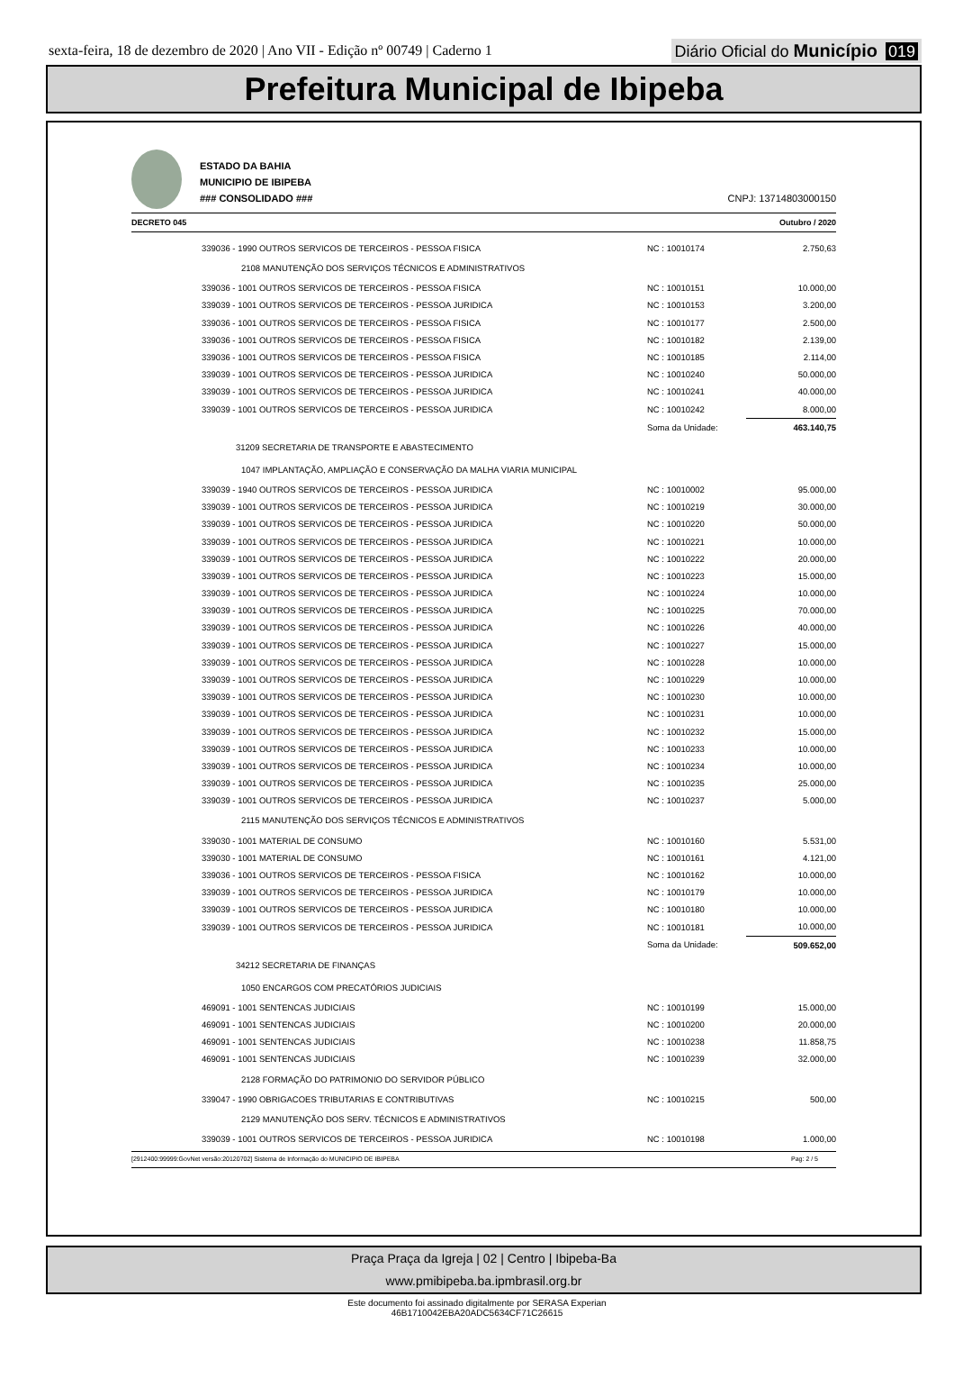sexta-feira, 18 de dezembro de 2020 | Ano VII - Edição nº 00749 | Caderno 1 Diário Oficial do Município 019
Prefeitura Municipal de Ibipeba
ESTADO DA BAHIA
MUNICIPIO DE IBIPEBA
### CONSOLIDADO ###
CNPJ: 13714803000150
DECRETO 045 Outubro / 2020
| 339036 - 1990 OUTROS SERVICOS DE TERCEIROS - PESSOA FISICA | NC : 10010174 | 2.750,63 |
| 2108 MANUTENÇÃO DOS SERVIÇOS TÉCNICOS E ADMINISTRATIVOS | | |
| 339036 - 1001 OUTROS SERVICOS DE TERCEIROS - PESSOA FISICA | NC : 10010151 | 10.000,00 |
| 339039 - 1001 OUTROS SERVICOS DE TERCEIROS - PESSOA JURIDICA | NC : 10010153 | 3.200,00 |
| 339036 - 1001 OUTROS SERVICOS DE TERCEIROS - PESSOA FISICA | NC : 10010177 | 2.500,00 |
| 339036 - 1001 OUTROS SERVICOS DE TERCEIROS - PESSOA FISICA | NC : 10010182 | 2.139,00 |
| 339036 - 1001 OUTROS SERVICOS DE TERCEIROS - PESSOA FISICA | NC : 10010185 | 2.114,00 |
| 339039 - 1001 OUTROS SERVICOS DE TERCEIROS - PESSOA JURIDICA | NC : 10010240 | 50.000,00 |
| 339039 - 1001 OUTROS SERVICOS DE TERCEIROS - PESSOA JURIDICA | NC : 10010241 | 40.000,00 |
| 339039 - 1001 OUTROS SERVICOS DE TERCEIROS - PESSOA JURIDICA | NC : 10010242 | 8.000,00 |
| | Soma da Unidade: | 463.140,75 |
| 31209 SECRETARIA DE TRANSPORTE E ABASTECIMENTO | | |
| 1047 IMPLANTAÇÃO, AMPLIAÇÃO E CONSERVAÇÃO DA MALHA VIARIA MUNICIPAL | | |
| 339039 - 1940 OUTROS SERVICOS DE TERCEIROS - PESSOA JURIDICA | NC : 10010002 | 95.000,00 |
| 339039 - 1001 OUTROS SERVICOS DE TERCEIROS - PESSOA JURIDICA | NC : 10010219 | 30.000,00 |
| 339039 - 1001 OUTROS SERVICOS DE TERCEIROS - PESSOA JURIDICA | NC : 10010220 | 50.000,00 |
| 339039 - 1001 OUTROS SERVICOS DE TERCEIROS - PESSOA JURIDICA | NC : 10010221 | 10.000,00 |
| 339039 - 1001 OUTROS SERVICOS DE TERCEIROS - PESSOA JURIDICA | NC : 10010222 | 20.000,00 |
| 339039 - 1001 OUTROS SERVICOS DE TERCEIROS - PESSOA JURIDICA | NC : 10010223 | 15.000,00 |
| 339039 - 1001 OUTROS SERVICOS DE TERCEIROS - PESSOA JURIDICA | NC : 10010224 | 10.000,00 |
| 339039 - 1001 OUTROS SERVICOS DE TERCEIROS - PESSOA JURIDICA | NC : 10010225 | 70.000,00 |
| 339039 - 1001 OUTROS SERVICOS DE TERCEIROS - PESSOA JURIDICA | NC : 10010226 | 40.000,00 |
| 339039 - 1001 OUTROS SERVICOS DE TERCEIROS - PESSOA JURIDICA | NC : 10010227 | 15.000,00 |
| 339039 - 1001 OUTROS SERVICOS DE TERCEIROS - PESSOA JURIDICA | NC : 10010228 | 10.000,00 |
| 339039 - 1001 OUTROS SERVICOS DE TERCEIROS - PESSOA JURIDICA | NC : 10010229 | 10.000,00 |
| 339039 - 1001 OUTROS SERVICOS DE TERCEIROS - PESSOA JURIDICA | NC : 10010230 | 10.000,00 |
| 339039 - 1001 OUTROS SERVICOS DE TERCEIROS - PESSOA JURIDICA | NC : 10010231 | 10.000,00 |
| 339039 - 1001 OUTROS SERVICOS DE TERCEIROS - PESSOA JURIDICA | NC : 10010232 | 15.000,00 |
| 339039 - 1001 OUTROS SERVICOS DE TERCEIROS - PESSOA JURIDICA | NC : 10010233 | 10.000,00 |
| 339039 - 1001 OUTROS SERVICOS DE TERCEIROS - PESSOA JURIDICA | NC : 10010234 | 10.000,00 |
| 339039 - 1001 OUTROS SERVICOS DE TERCEIROS - PESSOA JURIDICA | NC : 10010235 | 25.000,00 |
| 339039 - 1001 OUTROS SERVICOS DE TERCEIROS - PESSOA JURIDICA | NC : 10010237 | 5.000,00 |
| 2115 MANUTENÇÃO DOS SERVIÇOS TÉCNICOS E ADMINISTRATIVOS | | |
| 339030 - 1001 MATERIAL DE CONSUMO | NC : 10010160 | 5.531,00 |
| 339030 - 1001 MATERIAL DE CONSUMO | NC : 10010161 | 4.121,00 |
| 339036 - 1001 OUTROS SERVICOS DE TERCEIROS - PESSOA FISICA | NC : 10010162 | 10.000,00 |
| 339039 - 1001 OUTROS SERVICOS DE TERCEIROS - PESSOA JURIDICA | NC : 10010179 | 10.000,00 |
| 339039 - 1001 OUTROS SERVICOS DE TERCEIROS - PESSOA JURIDICA | NC : 10010180 | 10.000,00 |
| 339039 - 1001 OUTROS SERVICOS DE TERCEIROS - PESSOA JURIDICA | NC : 10010181 | 10.000,00 |
| | Soma da Unidade: | 509.652,00 |
| 34212 SECRETARIA DE FINANÇAS | | |
| 1050 ENCARGOS COM PRECATÓRIOS JUDICIAIS | | |
| 469091 - 1001 SENTENCAS JUDICIAIS | NC : 10010199 | 15.000,00 |
| 469091 - 1001 SENTENCAS JUDICIAIS | NC : 10010200 | 20.000,00 |
| 469091 - 1001 SENTENCAS JUDICIAIS | NC : 10010238 | 11.858,75 |
| 469091 - 1001 SENTENCAS JUDICIAIS | NC : 10010239 | 32.000,00 |
| 2128 FORMAÇÃO DO PATRIMONIO DO SERVIDOR PÚBLICO | | |
| 339047 - 1990 OBRIGACOES TRIBUTARIAS E CONTRIBUTIVAS | NC : 10010215 | 500,00 |
| 2129 MANUTENÇÃO DOS SERV. TÉCNICOS E ADMINISTRATIVOS | | |
| 339039 - 1001 OUTROS SERVICOS DE TERCEIROS - PESSOA JURIDICA | NC : 10010198 | 1.000,00 |
[2912400:99999:GovNet versão:20120702] Sistema de Informação do MUNICIPIO DE IBIPEBA Pag: 2 / 5
Praça Praça da Igreja | 02 | Centro | Ibipeba-Ba
www.pmibipeba.ba.ipmbrasil.org.br
Este documento foi assinado digitalmente por SERASA Experian
46B1710042EBA20ADC5634CF71C26615